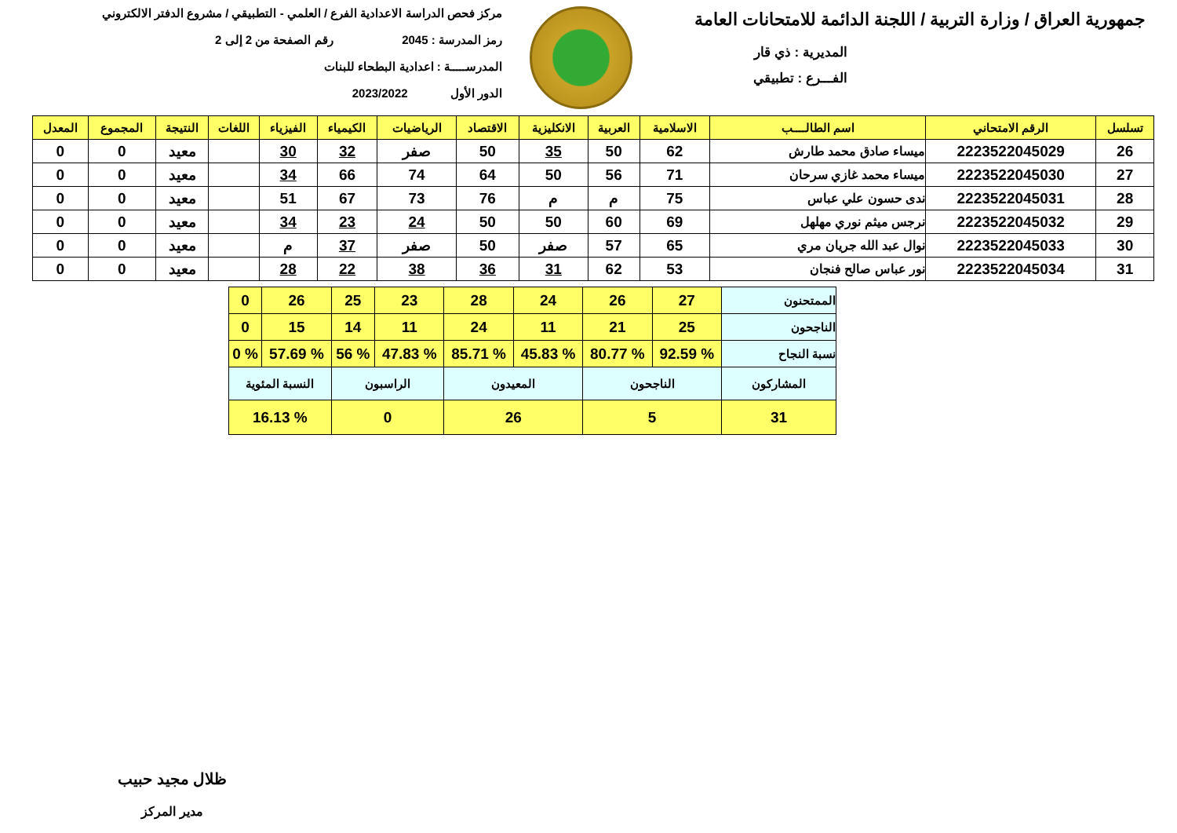جمهورية العراق / وزارة التربية / اللجنة الدائمة للامتحانات العامة
المديرية : ذي قار
الفـــرع : تطبيقي
مركز فحص الدراسة الاعدادية الفرع / العلمي - التطبيقي / مشروع الدفتر الالكتروني
رمز المدرسة : 2045 رقم الصفحة من 2 إلى 2
المدرســـــة : اعدادية البطحاء للبنات
الدور الأول 2023/2022
| تسلسل | الرقم الامتحاني | اسم الطالــــب | الاسلامية | العربية | الانكليزية | الاقتصاد | الرياضيات | الكيمياء | الفيزياء | اللغات | النتيجة | المجموع | المعدل |
| --- | --- | --- | --- | --- | --- | --- | --- | --- | --- | --- | --- | --- | --- |
| 26 | 2223522045029 | ميساء صادق محمد طارش | 62 | 50 | 35 | 50 | صفر | 32 | 30 | | معيد | 0 | 0 |
| 27 | 2223522045030 | ميساء محمد غازي سرحان | 71 | 56 | 50 | 64 | 74 | 66 | 34 | | معيد | 0 | 0 |
| 28 | 2223522045031 | ندى حسون علي عباس | 75 | م | م | 76 | 73 | 67 | 51 | | معيد | 0 | 0 |
| 29 | 2223522045032 | نرجس ميثم نوري مهلهل | 69 | 60 | 50 | 50 | 24 | 23 | 34 | | معيد | 0 | 0 |
| 30 | 2223522045033 | نوال عبد الله جريان مري | 65 | 57 | صفر | 50 | صفر | 37 | م | | معيد | 0 | 0 |
| 31 | 2223522045034 | نور عباس صالح فنجان | 53 | 62 | 31 | 36 | 38 | 22 | 28 | | معيد | 0 | 0 |
| الممتحنون | 27 | 26 | 24 | 28 | 23 | 25 | 26 | 0 |
| الناجحون | 25 | 21 | 11 | 24 | 11 | 14 | 15 | 0 |
| نسبة النجاح | % 92.59 | % 80.77 | % 45.83 | % 85.71 | % 47.83 | % 56 | % 57.69 | % 0 |
| المشاركون | الناجحون | | المعيدون | | الراسبون | | النسبة المئوية | |
| 31 | 5 | | 26 | | 0 | | % 16.13 | |
ظلال مجيد حبيب
مدير المركز